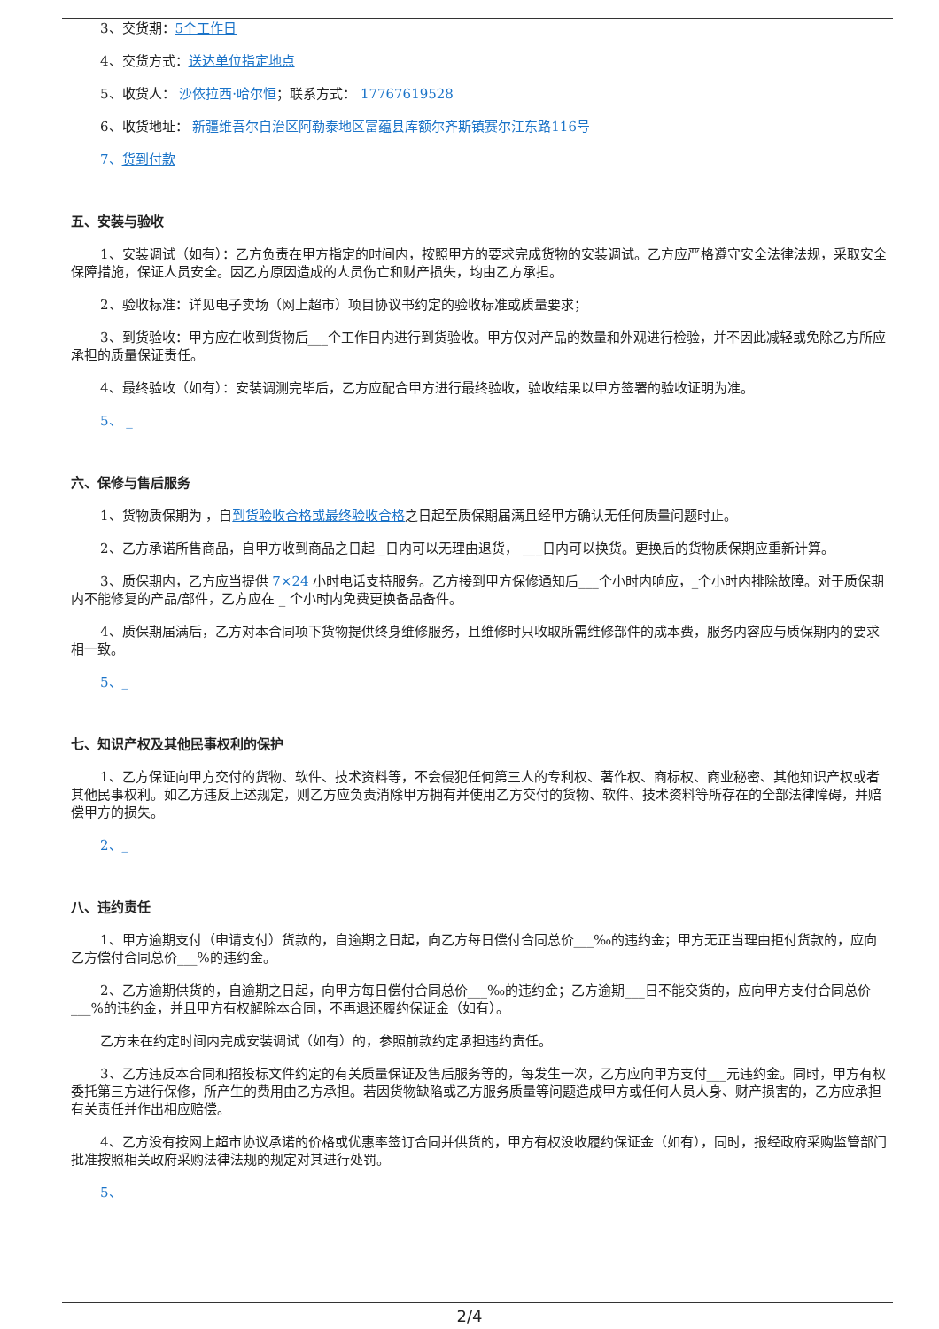3、交货期：5个工作日
4、交货方式：送达单位指定地点
5、收货人： 沙依拉西·哈尔恒；联系方式： 17767619528
6、收货地址： 新疆维吾尔自治区阿勒泰地区富蕴县库额尔齐斯镇赛尔江东路116号
7、货到付款
五、安装与验收
1、安装调试（如有）：乙方负责在甲方指定的时间内，按照甲方的要求完成货物的安装调试。乙方应严格遵守安全法律法规，采取安全保障措施，保证人员安全。因乙方原因造成的人员伤亡和财产损失，均由乙方承担。
2、验收标准：详见电子卖场（网上超市）项目协议书约定的验收标准或质量要求；
3、到货验收：甲方应在收到货物后___个工作日内进行到货验收。甲方仅对产品的数量和外观进行检验，并不因此减轻或免除乙方所应承担的质量保证责任。
4、最终验收（如有）：安装调测完毕后，乙方应配合甲方进行最终验收，验收结果以甲方签署的验收证明为准。
5、 _
六、保修与售后服务
1、货物质保期为 ，自到货验收合格或最终验收合格之日起至质保期届满且经甲方确认无任何质量问题时止。
2、乙方承诺所售商品，自甲方收到商品之日起 _日内可以无理由退货， ___日内可以换货。更换后的货物质保期应重新计算。
3、质保期内，乙方应当提供 7×24 小时电话支持服务。乙方接到甲方保修通知后___个小时内响应，_个小时内排除故障。对于质保期内不能修复的产品/部件，乙方应在 _ 个小时内免费更换备品备件。
4、质保期届满后，乙方对本合同项下货物提供终身维修服务，且维修时只收取所需维修部件的成本费，服务内容应与质保期内的要求相一致。
5、_
七、知识产权及其他民事权利的保护
1、乙方保证向甲方交付的货物、软件、技术资料等，不会侵犯任何第三人的专利权、著作权、商标权、商业秘密、其他知识产权或者其他民事权利。如乙方违反上述规定，则乙方应负责消除甲方拥有并使用乙方交付的货物、软件、技术资料等所存在的全部法律障碍，并赔偿甲方的损失。
2、_
八、违约责任
1、甲方逾期支付（申请支付）货款的，自逾期之日起，向乙方每日偿付合同总价___‰的违约金；甲方无正当理由拒付货款的，应向乙方偿付合同总价___%的违约金。
2、乙方逾期供货的，自逾期之日起，向甲方每日偿付合同总价___‰的违约金；乙方逾期___日不能交货的，应向甲方支付合同总价___%的违约金，并且甲方有权解除本合同，不再退还履约保证金（如有）。
乙方未在约定时间内完成安装调试（如有）的，参照前款约定承担违约责任。
3、乙方违反本合同和招投标文件约定的有关质量保证及售后服务等的，每发生一次，乙方应向甲方支付___元违约金。同时，甲方有权委托第三方进行保修，所产生的费用由乙方承担。若因货物缺陷或乙方服务质量等问题造成甲方或任何人员人身、财产损害的，乙方应承担有关责任并作出相应赔偿。
4、乙方没有按网上超市协议承诺的价格或优惠率签订合同并供货的，甲方有权没收履约保证金（如有），同时，报经政府采购监管部门批准按照相关政府采购法律法规的规定对其进行处罚。
5、
2/4